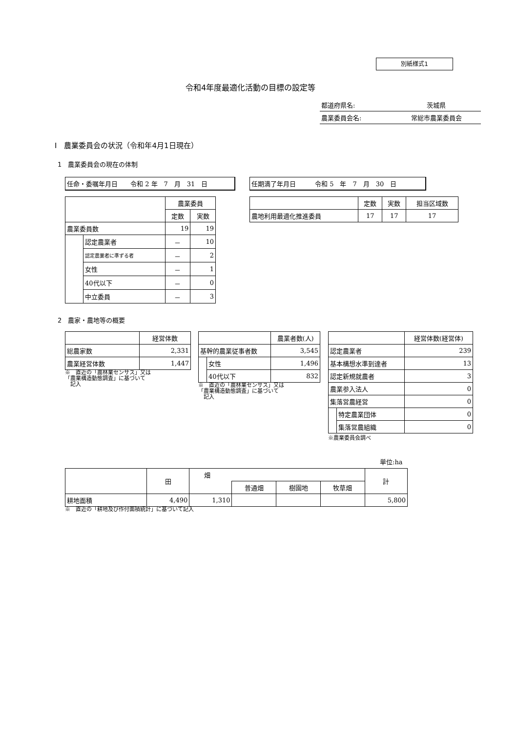別紙様式1
令和4年度最適化活動の目標の設定等
| 都道府県名: | 茨城県 |
| 農業委員会名: | 常総市農業委員会 |
Ⅰ　農業委員会の状況（令和年4月1日現在）
1　農業委員会の現在の体制
任命・委嘱年月日　　令和 2 年　7　月　31　日 任期満了年月日　　　令和 5　年　7　月　30　日
| | | 農業委員 | |
| | | 定数 | 実数 |
| 農業委員数 | | 19 | 19 |
| | 認定農業者 | － | 10 |
| | 認定農業者に準ずる者 | － | 2 |
| | 女性 | － | 1 |
| | 40代以下 | － | 0 |
| | 中立委員 | － | 3 |
| | 定数 | 実数 | 担当区域数 |
| 農地利用最適化推進委員 | 17 | 17 | 17 |
2　農家・農地等の概要
| | 経営体数 |
| 総農家数 | 2,331 |
| 農業経営体数 | 1,447 |
※　直近の「農林業センサス」又は
「農業構造動態調査」に基づいて
　記入
| | | 農業者数(人) |
| 基幹的農業従事者数 | | 3,545 |
| | 女性 | 1,496 |
| | 40代以下 | 832 |
※　直近の「農林業センサス」又は
「農業構造動態調査」に基づいて
　記入
| | | 経営体数(経営体) |
| 認定農業者 | | 239 |
| 基本構想水準到達者 | | 13 |
| 認定新規就農者 | | 3 |
| 農業参入法人 | | 0 |
| 集落営農経営 | | 0 |
| | 特定農業団体 | 0 |
| | 集落営農組織 | 0 |
※農業委員会調べ
単位:ha
| | 田 | 畑 | | | | 計 |
| | | | 普通畑 | 樹園地 | 牧草畑 | |
| 耕地面積 | 4,490 | 1,310 | | | | 5,800 |
※　直近の「耕地及び作付面積統計」に基づいて記入